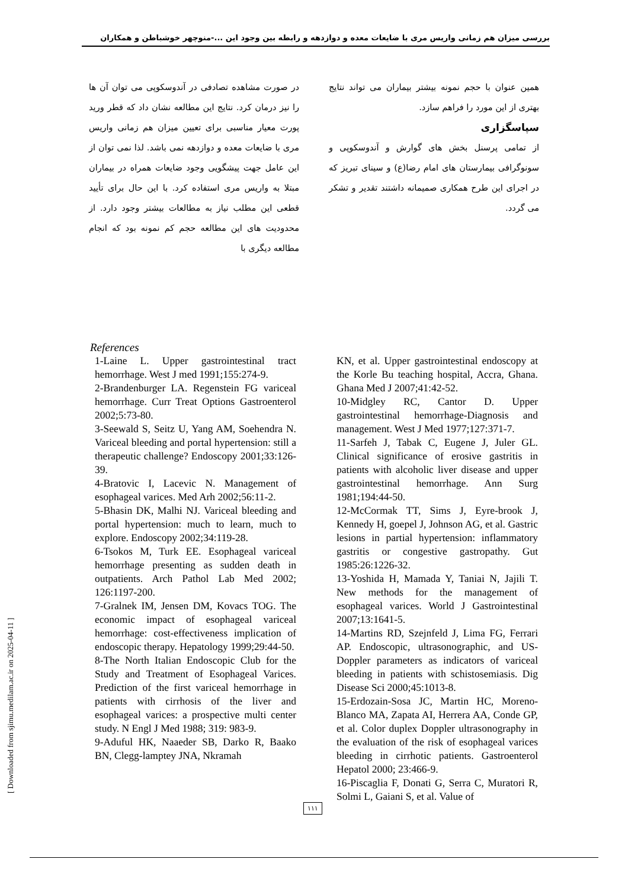بررسی میزان هم زمانی واریس مری با ضایعات معده و دوازدهه و رابطه بین وجود این ...-منوچهر خوشباطن و همکاران
در صورت مشاهده تصادفی در آندوسکوپی می توان آن ها را نیز درمان کرد. نتایج این مطالعه نشان داد که قطر ورید پورت معیار مناسبی برای تعیین میزان هم زمانی واریس مری با ضایعات معده و دوازدهه نمی باشد. لذا نمی توان از این عامل جهت پیشگویی وجود ضایعات همراه در بیماران مبتلا به واریس مری استفاده کرد. با این حال برای تأیید قطعی این مطلب نیاز به مطالعات بیشتر وجود دارد. از محدودیت های این مطالعه حجم کم نمونه بود که انجام مطالعه دیگری با
همین عنوان با حجم نمونه بیشتر بیماران می تواند نتایج بهتری از این مورد را فراهم سازد.
سپاسگزاری
از تمامی پرسنل بخش های گوارش و آندوسکوپی و سونوگرافی بیمارستان های امام رضا(ع) و سینای تبریز که در اجرای این طرح همکاری صمیمانه داشتند تقدیر و تشکر می گردد.
References
1-Laine L. Upper gastrointestinal tract hemorrhage. West J med 1991;155:274-9.
2-Brandenburger LA. Regenstein FG variceal hemorrhage. Curr Treat Options Gastroenterol 2002;5:73-80.
3-Seewald S, Seitz U, Yang AM, Soehendra N. Variceal bleeding and portal hypertension: still a therapeutic challenge? Endoscopy 2001;33:126-39.
4-Bratovic I, Lacevic N. Management of esophageal varices. Med Arh 2002;56:11-2.
5-Bhasin DK, Malhi NJ. Variceal bleeding and portal hypertension: much to learn, much to explore. Endoscopy 2002;34:119-28.
6-Tsokos M, Turk EE. Esophageal variceal hemorrhage presenting as sudden death in outpatients. Arch Pathol Lab Med 2002; 126:1197-200.
7-Gralnek IM, Jensen DM, Kovacs TOG. The economic impact of esophageal variceal hemorrhage: cost-effectiveness implication of endoscopic therapy. Hepatology 1999;29:44-50.
8-The North Italian Endoscopic Club for the Study and Treatment of Esophageal Varices. Prediction of the first variceal hemorrhage in patients with cirrhosis of the liver and esophageal varices: a prospective multi center study. N Engl J Med 1988; 319: 983-9.
9-Aduful HK, Naaeder SB, Darko R, Baako BN, Clegg-lamptey JNA, Nkramah
KN, et al. Upper gastrointestinal endoscopy at the Korle Bu teaching hospital, Accra, Ghana. Ghana Med J 2007;41:42-52.
10-Midgley RC, Cantor D. Upper gastrointestinal hemorrhage-Diagnosis and management. West J Med 1977;127:371-7.
11-Sarfeh J, Tabak C, Eugene J, Juler GL. Clinical significance of erosive gastritis in patients with alcoholic liver disease and upper gastrointestinal hemorrhage. Ann Surg 1981;194:44-50.
12-McCormak TT, Sims J, Eyre-brook J, Kennedy H, goepel J, Johnson AG, et al. Gastric lesions in partial hypertension: inflammatory gastritis or congestive gastropathy. Gut 1985:26:1226-32.
13-Yoshida H, Mamada Y, Taniai N, Jajili T. New methods for the management of esophageal varices. World J Gastrointestinal 2007;13:1641-5.
14-Martins RD, Szejnfeld J, Lima FG, Ferrari AP. Endoscopic, ultrasonographic, and US-Doppler parameters as indicators of variceal bleeding in patients with schistosemiasis. Dig Disease Sci 2000;45:1013-8.
15-Erdozain-Sosa JC, Martin HC, Moreno-Blanco MA, Zapata AI, Herrera AA, Conde GP, et al. Color duplex Doppler ultrasonography in the evaluation of the risk of esophageal varices bleeding in cirrhotic patients. Gastroenterol Hepatol 2000; 23:466-9.
16-Piscaglia F, Donati G, Serra C, Muratori R, Solmi L, Gaiani S, et al. Value of
۱۱۱
[ Downloaded from sjimu.medilam.ac.ir on 2025-04-11 ]